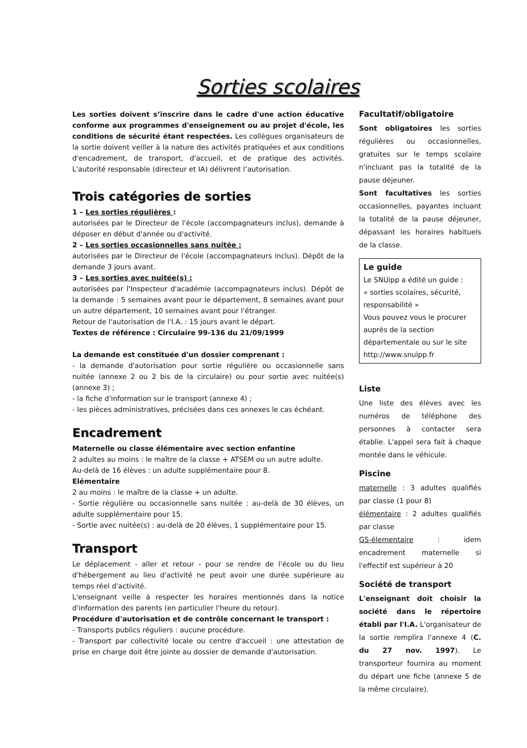Sorties scolaires
Les sorties doivent s’inscrire dans le cadre d'une action éducative conforme aux programmes d'enseignement ou au projet d'école, les conditions de sécurité étant respectées. Les collègues organisateurs de la sortie doivent veiller à la nature des activités pratiquées et aux conditions d'encadrement, de transport, d'accueil, et de pratique des activités. L'autorité responsable (directeur et IA) délivrent l’autorisation.
Trois catégories de sorties
1 – Les sorties régulières :
autorisées par le Directeur de l'école (accompagnateurs inclus), demande à déposer en début d'année ou d'activité.
2 – Les sorties occasionnelles sans nuitée :
autorisées par le Directeur de l'école (accompagnateurs inclus). Dépôt de la demande 3 jours avant.
3 – Les sorties avec nuitée(s) :
autorisées par l'Inspecteur d'académie (accompagnateurs inclus). Dépôt de la demande : 5 semaines avant pour le département, 8 semaines avant pour un autre département, 10 semaines avant pour l'étranger.
Retour de l'autorisation de l'I.A. : 15 jours avant le départ.
Textes de référence : Circulaire 99-136 du 21/09/1999
La demande est constituée d'un dossier comprenant :
- la demande d'autorisation pour sortie régulière ou occasionnelle sans nuitée (annexe 2 ou 2 bis de la circulaire) ou pour sortie avec nuitée(s) (annexe 3) ;
- la fiche d'information sur le transport (annexe 4) ;
- les pièces administratives, précisées dans ces annexes le cas échéant.
Encadrement
Maternelle ou classe élémentaire avec section enfantine
2 adultes au moins : le maître de la classe + ATSEM ou un autre adulte.
Au-delà de 16 élèves : un adulte supplémentaire pour 8.
Elémentaire
2 au moins : le maître de la classe + un adulte.
- Sortie régulière ou occasionnelle sans nuitée : au-delà de 30 élèves, un adulte supplémentaire pour 15.
- Sortie avec nuitée(s) : au-delà de 20 élèves, 1 supplémentaire pour 15.
Transport
Le déplacement - aller et retour - pour se rendre de l'école ou du lieu d'hébergement au lieu d'activité ne peut avoir une durée supérieure au temps réel d'activité.
L'enseignant veille à respecter les horaires mentionnés dans la notice d'information des parents (en particulier l'heure du retour).
Procédure d'autorisation et de contrôle concernant le transport :
- Transports publics réguliers : aucune procédure.
- Transport par collectivité locale ou centre d'accueil : une attestation de prise en charge doit être jointe au dossier de demande d'autorisation.
Facultatif/obligatoire
Sont obligatoires les sorties régulières ou occasionnelles, gratuites sur le temps scolaire n'incluant pas la totalité de la pause déjeuner.
Sont facultatives les sorties occasionnelles, payantes incluant la totalité de la pause déjeuner, dépassant les horaires habituels de la classe.
Le guide
Le SNUipp a édité un guide :
« sorties scolaires, sécurité, responsabilité »
Vous pouvez vous le procurer auprès de la section départementale ou sur le site http://www.snuipp.fr
Liste
Une liste des élèves avec les numéros de téléphone des personnes à contacter sera établie. L'appel sera fait à chaque montée dans le véhicule.
Piscine
maternelle : 3 adultes qualifiés par classe (1 pour 8)
élémentaire : 2 adultes qualifiés par classe
GS-élementaire : idem encadrement maternelle si l'effectif est supérieur à 20
Société de transport
L'enseignant doit choisir la société dans le répertoire établi par l'I.A. L'organisateur de la sortie remplira l'annexe 4 (C. du 27 nov. 1997). Le transporteur fournira au moment du départ une fiche (annexe 5 de la même circulaire).